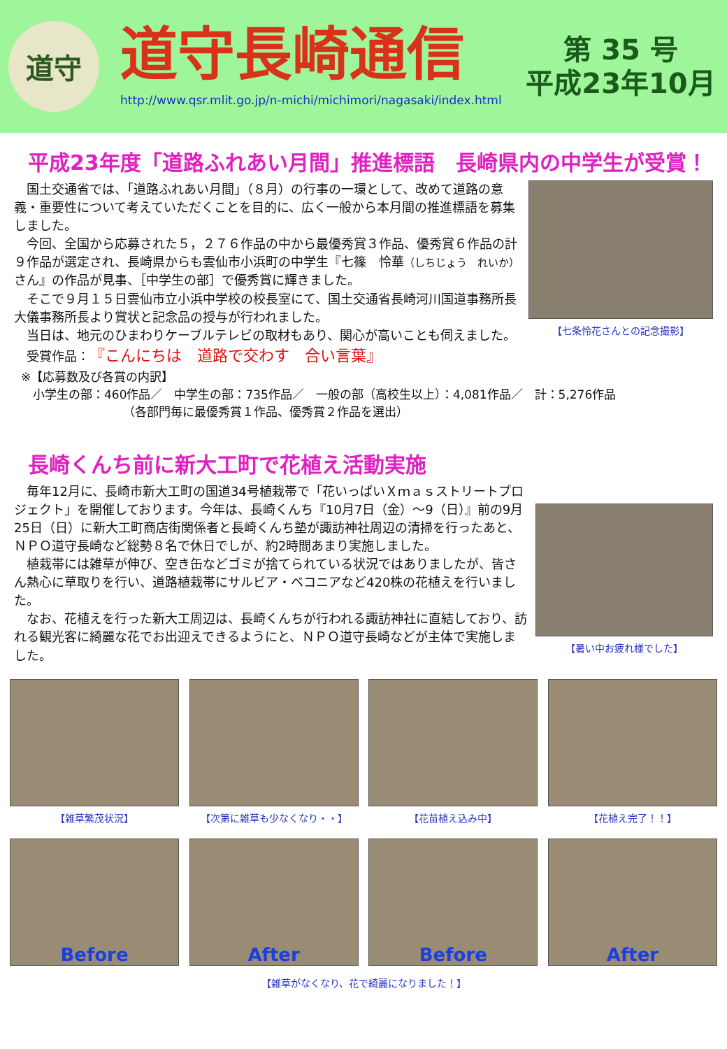道守
道守長崎通信
http://www.qsr.mlit.go.jp/n-michi/michimori/nagasaki/index.html
第 35 号
平成23年10月
平成23年度「道路ふれあい月間」推進標語　長崎県内の中学生が受賞！
国土交通省では、「道路ふれあい月間」（８月）の行事の一環として、改めて道路の意義・重要性について考えていただくことを目的に、広く一般から本月間の推進標語を募集しました。
今回、全国から応募された５，２７６作品の中から最優秀賞３作品、優秀賞６作品の計９作品が選定され、長崎県からも雲仙市小浜町の中学生『七篠　怜華（しちじょう　れいか）さん』の作品が見事、［中学生の部］で優秀賞に輝きました。
そこで９月１５日雲仙市立小浜中学校の校長室にて、国土交通省長崎河川国道事務所長大儀事務所長より賞状と記念品の授与が行われました。
当日は、地元のひまわりケーブルテレビの取材もあり、関心が高いことも伺えました。
受賞作品：『こんにちは　道路で交わす　合い言葉』
【七条怜花さんとの記念撮影】
※【応募数及び各賞の内訳】
　小学生の部：460作品／　中学生の部：735作品／　一般の部（高校生以上）：4,081作品／　計：5,276作品
（各部門毎に最優秀賞１作品、優秀賞２作品を選出）
長崎くんち前に新大工町で花植え活動実施
毎年12月に、長崎市新大工町の国道34号植栽帯で「花いっぱいＸｍａｓストリートプロジェクト」を開催しております。今年は、長崎くんち『10月7日（金）～9（日）』前の9月25日（日）に新大工町商店街関係者と長崎くんち塾が諏訪神社周辺の清掃を行ったあと、ＮＰＯ道守長崎など総勢８名で休日でしが、約2時間あまり実施しました。
植栽帯には雑草が伸び、空き缶などゴミが捨てられている状況ではありましたが、皆さん熱心に草取りを行い、道路植栽帯にサルビア・ベコニアなど420株の花植えを行いました。
なお、花植えを行った新大工周辺は、長崎くんちが行われる諏訪神社に直結しており、訪れる観光客に綺麗な花でお出迎えできるようにと、ＮＰＯ道守長崎などが主体で実施しました。
【暑い中お疲れ様でした】
【雑草繁茂状況】 【次第に雑草も少なくなり・・】 【花苗植え込み中】 【花植え完了！！】
Before After Before After
【雑草がなくなり、花で綺麗になりました！】